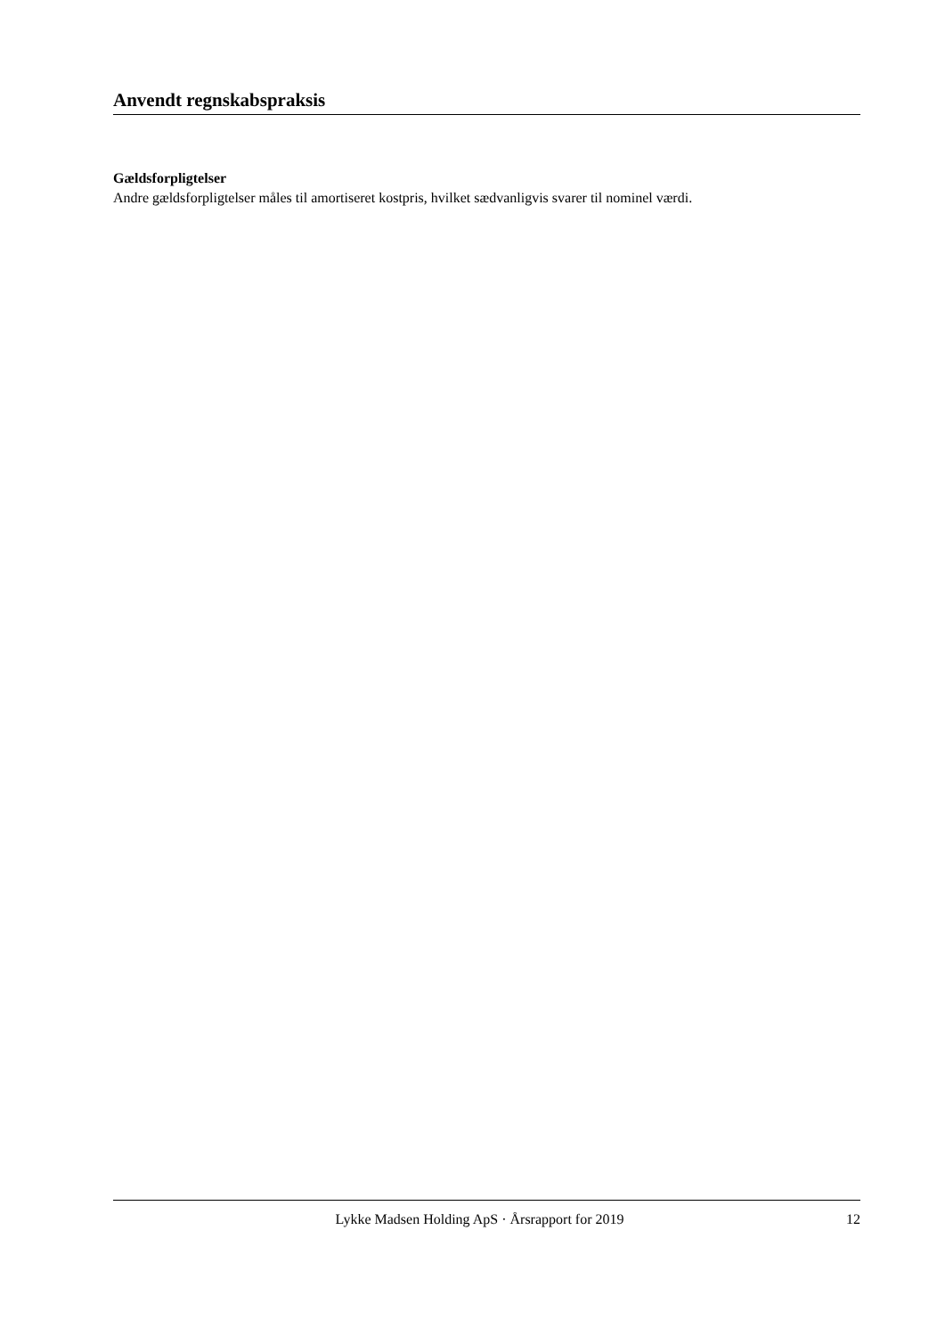Anvendt regnskabspraksis
Gældsforpligtelser
Andre gældsforpligtelser måles til amortiseret kostpris, hvilket sædvanligvis svarer til nominel værdi.
Lykke Madsen Holding ApS · Årsrapport for 2019 12